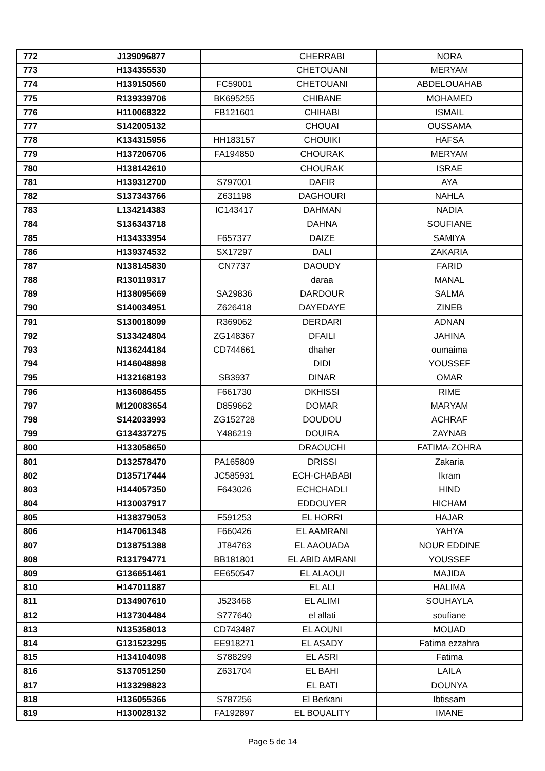| 772 | J139096877 | | CHERRABI | NORA |
| 773 | H134355530 | | CHETOUANI | MERYAM |
| 774 | H139150560 | FC59001 | CHETOUANI | ABDELOUAHAB |
| 775 | R139339706 | BK695255 | CHIBANE | MOHAMED |
| 776 | H110068322 | FB121601 | CHIHABI | ISMAIL |
| 777 | S142005132 | | CHOUAI | OUSSAMA |
| 778 | K134315956 | HH183157 | CHOUIKI | HAFSA |
| 779 | H137206706 | FA194850 | CHOURAK | MERYAM |
| 780 | H138142610 | | CHOURAK | ISRAE |
| 781 | H139312700 | S797001 | DAFIR | AYA |
| 782 | S137343766 | Z631198 | DAGHOURI | NAHLA |
| 783 | L134214383 | IC143417 | DAHMAN | NADIA |
| 784 | S136343718 | | DAHNA | SOUFIANE |
| 785 | H134333954 | F657377 | DAIZE | SAMIYA |
| 786 | H139374532 | SX17297 | DALI | ZAKARIA |
| 787 | N138145830 | CN7737 | DAOUDY | FARID |
| 788 | R130119317 | | daraa | MANAL |
| 789 | H138095669 | SA29836 | DARDOUR | SALMA |
| 790 | S140034951 | Z626418 | DAYEDAYE | ZINEB |
| 791 | S130018099 | R369062 | DERDARI | ADNAN |
| 792 | S133424804 | ZG148367 | DFAILI | JAHINA |
| 793 | N136244184 | CD744661 | dhaher | oumaima |
| 794 | H146048898 | | DIDI | YOUSSEF |
| 795 | H132168193 | SB3937 | DINAR | OMAR |
| 796 | H136086455 | F661730 | DKHISSI | RIME |
| 797 | M120083654 | D859662 | DOMAR | MARYAM |
| 798 | S142033993 | ZG152728 | DOUDOU | ACHRAF |
| 799 | G134337275 | Y486219 | DOUIRA | ZAYNAB |
| 800 | H133058650 | | DRAOUCHI | FATIMA-ZOHRA |
| 801 | D132578470 | PA165809 | DRISSI | Zakaria |
| 802 | D135717444 | JC585931 | ECH-CHABABI | Ikram |
| 803 | H144057350 | F643026 | ECHCHADLI | HIND |
| 804 | H130037917 | | EDDOUYER | HICHAM |
| 805 | H138379053 | F591253 | EL HORRI | HAJAR |
| 806 | H147061348 | F660426 | EL AAMRANI | YAHYA |
| 807 | D138751388 | JT84763 | EL AAOUADA | NOUR EDDINE |
| 808 | R131794771 | BB181801 | EL ABID AMRANI | YOUSSEF |
| 809 | G136651461 | EE650547 | EL ALAOUI | MAJIDA |
| 810 | H147011887 | | EL ALI | HALIMA |
| 811 | D134907610 | J523468 | EL ALIMI | SOUHAYLA |
| 812 | H137304484 | S777640 | el allati | soufiane |
| 813 | N135358013 | CD743487 | EL AOUNI | MOUAD |
| 814 | G131523295 | EE918271 | EL ASADY | Fatima ezzahra |
| 815 | H134104098 | S788299 | EL ASRI | Fatima |
| 816 | S137051250 | Z631704 | EL BAHI | LAILA |
| 817 | H133298823 | | EL BATI | DOUNYA |
| 818 | H136055366 | S787256 | El Berkani | Ibtissam |
| 819 | H130028132 | FA192897 | EL BOUALITY | IMANE |
Page 5 de 14